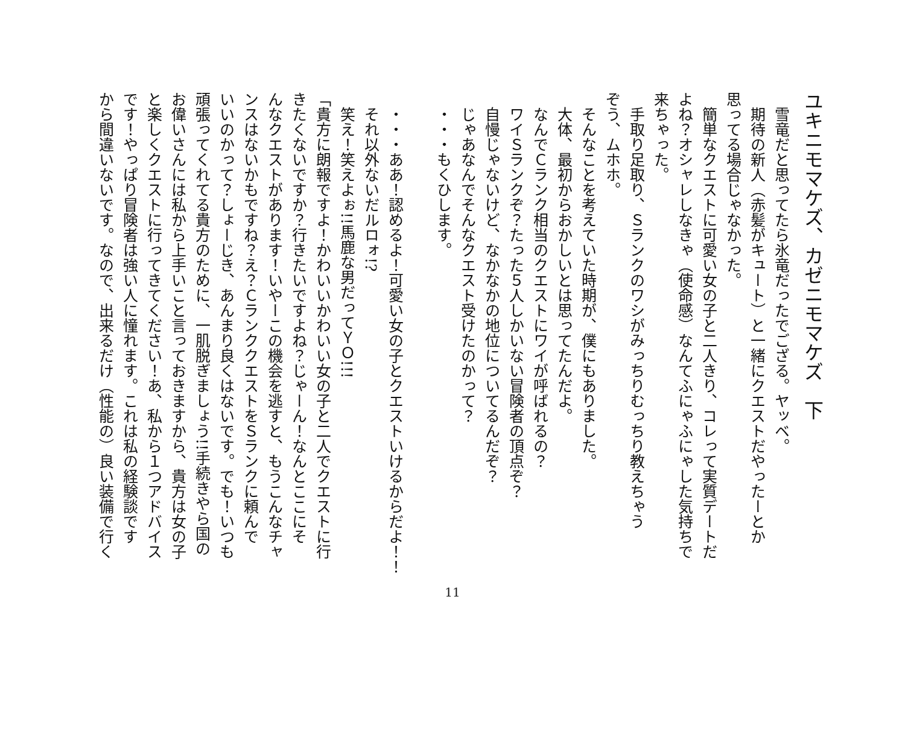ユキニモマケズ、カゼニモマケズ　下
　雪竜だと思ってたら氷竜だったでござる。ヤッベ。
　期待の新人（赤髪がキュート）と一緒にクエストだやったーとか
思ってる場合じゃなかった。
　簡単なクエストに可愛い女の子と二人きり、コレって実質デートだ
よね？オシャレしなきゃ（使命感）なんてふにゃふにゃした気持ちで
来ちゃった。
　手取り足取り、Ｓランクのワシがみっちりむっちり教えちゃう
ぞう、ムホホ。
　そんなことを考えていた時期が、僕にもありました。
　大体、最初からおかしいとは思ってたんだよ。
　なんでＣランク相当のクエストにワイが呼ばれるの？
　ワイＳランクぞ？たった５人しかいない冒険者の頂点ぞ？
　自慢じゃないけど、なかなかの地位についてるんだぞ？
　じゃあなんでそんなクエスト受けたのかって？
　・・・もくひします。
　・・・ああ！認めるよ！可愛い女の子とクエストいけるからだよ！！
　それ以外ないだルロォ!?
　笑え！笑えよぉ!!馬鹿な男だってＹＯ!!!
「貴方に朗報ですよ！かわいいかわいい女の子と二人でクエストに行
きたくないですか？行きたいですよね？じゃーん！なんとここにそ
んなクエストがあります！いやーこの機会を逃すと、もうこんなチャ
ンスはないかもですね？え？ＣランククエストをＳランクに頼んで
いいのかって？しょーじき、あんまり良くはないです。でも！いつも
頑張ってくれてる貴方のために、一肌脱ぎましょう!!手続きやら国の
お偉いさんには私から上手いこと言っておきますから、貴方は女の子
と楽しくクエストに行ってきてください！あ、私から１つアドバイス
です！やっぱり冒険者は強い人に憧れます。これは私の経験談です
から間違いないです。なので、出来るだけ（性能の）良い装備で行く
11